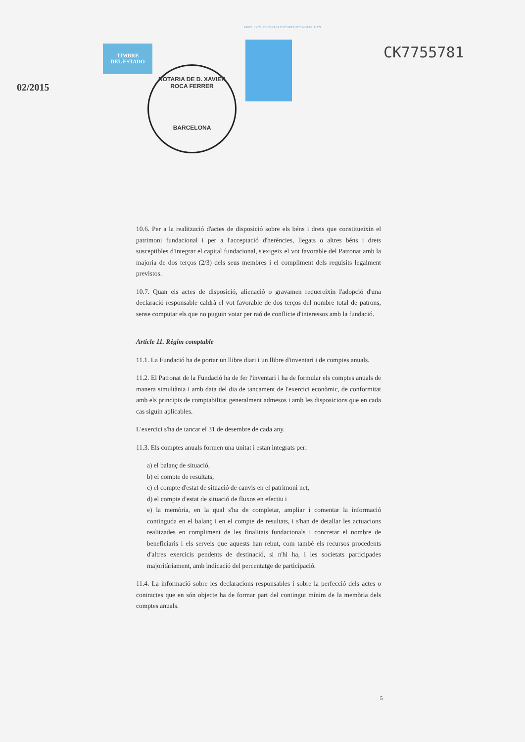PAPEL EXCLUSIVO PARA DOCUMENTOS NOTARIALES
TIMBRE
DEL ESTADO
CK7755781
02/2015
NOTARIA DE D. XAVIER ROCA FERRER
BARCELONA
10.6. Per a la realització d'actes de disposició sobre els béns i drets que constitueixin el patrimoni fundacional i per a l'acceptació d'herències, llegats o altres béns i drets susceptibles d'integrar el capital fundacional, s'exigeix el vot favorable del Patronat amb la majoria de dos terços (2/3) dels seus membres i el compliment dels requisits legalment previstos.
10.7. Quan els actes de disposició, alienació o gravamen requereixin l'adopció d'una declaració responsable caldrà el vot favorable de dos terços del nombre total de patrons, sense computar els que no puguin votar per raó de conflicte d'interessos amb la fundació.
Article 11. Règim comptable
11.1. La Fundació ha de portar un llibre diari i un llibre d'inventari i de comptes anuals.
11.2. El Patronat de la Fundació ha de fer l'inventari i ha de formular els comptes anuals de manera simultània i amb data del dia de tancament de l'exercici econòmic, de conformitat amb els principis de comptabilitat generalment admesos i amb les disposicions que en cada cas siguin aplicables.
L'exercici s'ha de tancar el 31 de desembre de cada any.
11.3. Els comptes anuals formen una unitat i estan integrats per:
a) el balanç de situació,
b) el compte de resultats,
c) el compte d'estat de situació de canvis en el patrimoni net,
d) el compte d'estat de situació de fluxos en efectiu i
e) la memòria, en la qual s'ha de completar, ampliar i comentar la informació continguda en el balanç i en el compte de resultats, i s'han de detallar les actuacions realitzades en compliment de les finalitats fundacionals i concretar el nombre de beneficiaris i els serveis que aquests han rebut, com també els recursos procedents d'altres exercicis pendents de destinació, si n'hi ha, i les societats participades majoritàriament, amb indicació del percentatge de participació.
11.4. La informació sobre les declaracions responsables i sobre la perfecció dels actes o contractes que en són objecte ha de formar part del contingut mínim de la memòria dels comptes anuals.
5